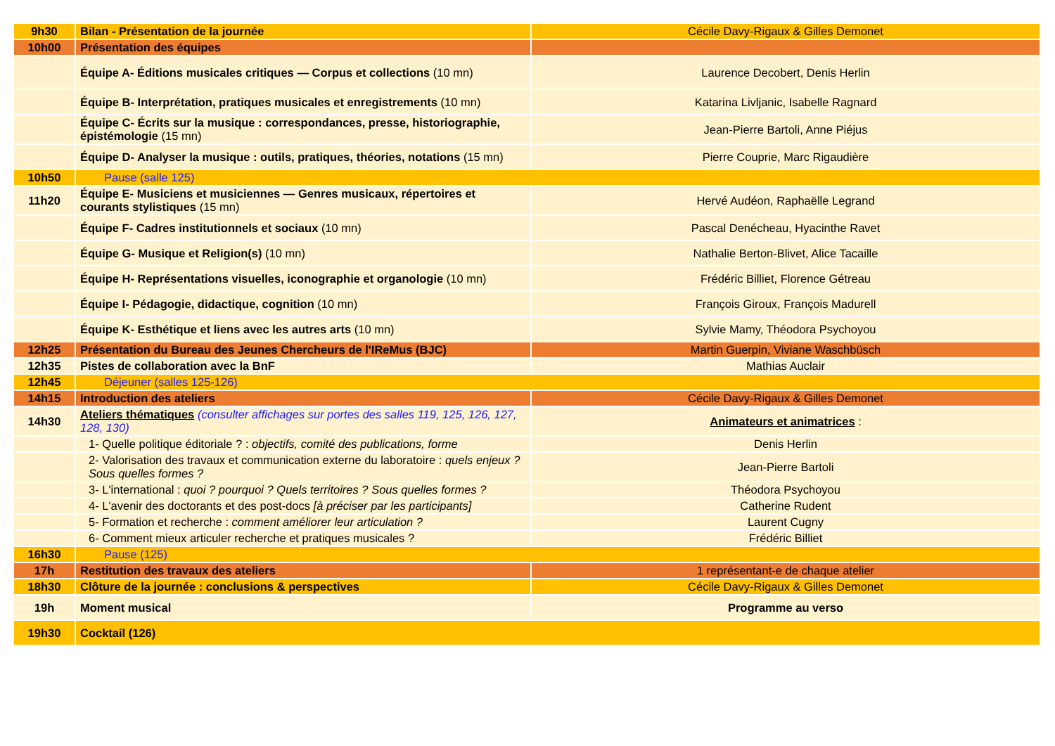| 9h30 | Bilan - Présentation de la journée | Cécile Davy-Rigaux & Gilles Demonet |
| 10h00 | Présentation des équipes | |
| | Équipe A- Éditions musicales critiques — Corpus et collections (10 mn) | Laurence Decobert, Denis Herlin |
| | Équipe B- Interprétation, pratiques musicales et enregistrements (10 mn) | Katarina Livljanic, Isabelle Ragnard |
| | Équipe C- Écrits sur la musique : correspondances, presse, historiographie, épistémologie (15 mn) | Jean-Pierre Bartoli, Anne Piéjus |
| | Équipe D- Analyser la musique : outils, pratiques, théories, notations (15 mn) | Pierre Couprie, Marc Rigaudière |
| 10h50 | Pause (salle 125) | |
| 11h20 | Équipe E- Musiciens et musiciennes — Genres musicaux, répertoires et courants stylistiques (15 mn) | Hervé Audéon, Raphaëlle Legrand |
| | Équipe F- Cadres institutionnels et sociaux (10 mn) | Pascal Denécheau, Hyacinthe Ravet |
| | Équipe G- Musique et Religion(s) (10 mn) | Nathalie Berton-Blivet, Alice Tacaille |
| | Équipe H- Représentations visuelles, iconographie et organologie (10 mn) | Frédéric Billiet, Florence Gétreau |
| | Équipe I- Pédagogie, didactique, cognition (10 mn) | François Giroux, François Madurell |
| | Équipe K- Esthétique et liens avec les autres arts (10 mn) | Sylvie Mamy, Théodora Psychoyou |
| 12h25 | Présentation du Bureau des Jeunes Chercheurs de l'IReMus (BJC) | Martin Guerpin, Viviane Waschbüsch |
| 12h35 | Pistes de collaboration avec la BnF | Mathias Auclair |
| 12h45 | Déjeuner (salles 125-126) | |
| 14h15 | Introduction des ateliers | Cécile Davy-Rigaux & Gilles Demonet |
| 14h30 | Ateliers thématiques (consulter affichages sur portes des salles 119, 125, 126, 127, 128, 130) | Animateurs et animatrices : |
| | 1- Quelle politique éditoriale ? : objectifs, comité des publications, forme | Denis Herlin |
| | 2- Valorisation des travaux et communication externe du laboratoire : quels enjeux ? Sous quelles formes ? | Jean-Pierre Bartoli |
| | 3- L'international : quoi ? pourquoi ? Quels territoires ? Sous quelles formes ? | Théodora Psychoyou |
| | 4- L'avenir des doctorants et des post-docs [à préciser par les participants] | Catherine Rudent |
| | 5- Formation et recherche : comment améliorer leur articulation ? | Laurent Cugny |
| | 6- Comment mieux articuler recherche et pratiques musicales ? | Frédéric Billiet |
| 16h30 | Pause (125) | |
| 17h | Restitution des travaux des ateliers | 1 représentant-e de chaque atelier |
| 18h30 | Clôture de la journée : conclusions & perspectives | Cécile Davy-Rigaux & Gilles Demonet |
| 19h | Moment musical | Programme au verso |
| 19h30 | Cocktail (126) | |